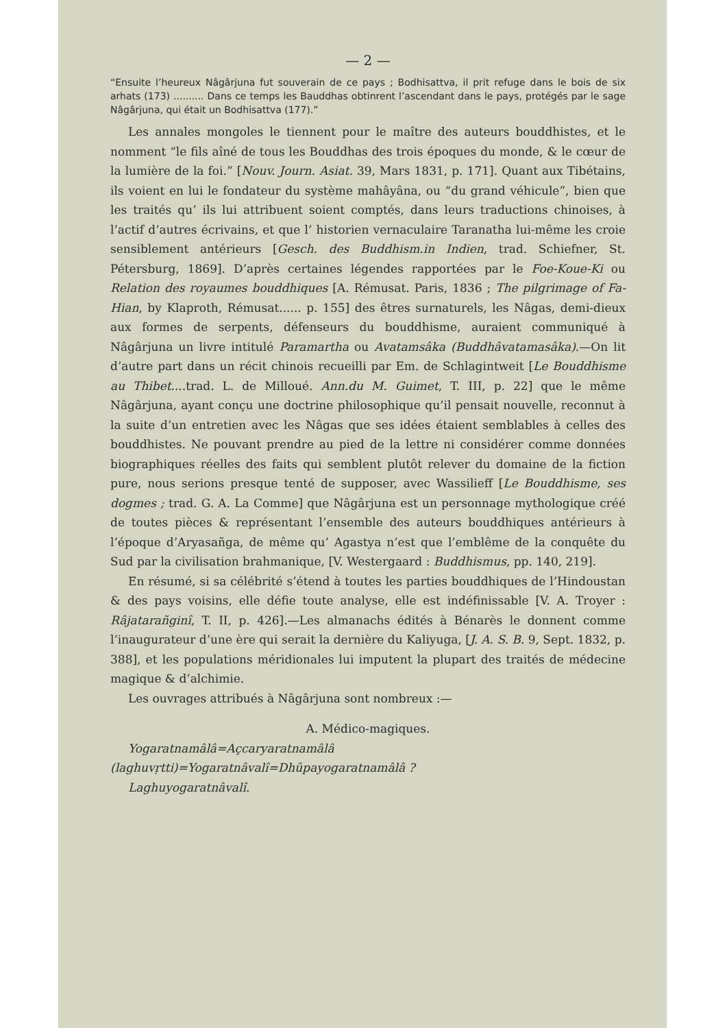— 2 —
“Ensuite l’heureux Nâgârjuna fut souverain de ce pays ; Bodhisattva, il prit refuge dans le bois de six arhats (173) .......... Dans ce temps les Bauddhas obtinrent l’ascendant dans le pays, protégés par le sage Nâgârjuna, qui était un Bodhisattva (177).”
Les annales mongoles le tiennent pour le maître des auteurs bouddhistes, et le nomment “le fils aîné de tous les Bouddhas des trois époques du monde, & le cœur de la lumière de la foi.” [Nouv. Journ. Asiat. 39, Mars 1831, p. 171]. Quant aux Tibétains, ils voient en lui le fondateur du système mahâyâna, ou “du grand véhicule”, bien que les traités qu’ ils lui attribuent soient comptés, dans leurs traductions chinoises, à l’actif d’autres écrivains, et que l’ historien vernaculaire Taranatha lui-même les croie sensiblement antérieurs [Gesch. des Buddhism.in Indien, trad. Schiefner, St. Pétersburg, 1869]. D’après certaines légendes rapportées par le Foe-Koue-Ki ou Relation des royaumes bouddhiques [A. Rémusat. Paris, 1836 ; The pilgrimage of Fa-Hian, by Klaproth, Rémusat...... p. 155] des êtres surnaturels, les Nâgas, demi-dieux aux formes de serpents, défenseurs du bouddhisme, auraient communiqué à Nâgârjuna un livre intitulé Paramartha ou Avatamsâka (Buddhâvatamasâka).—On lit d’autre part dans un récit chinois recueilli par Em. de Schlagintweit [Le Bouddhisme au Thibet....trad. L. de Milloué. Ann.du M. Guimet, T. III, p. 22] que le même Nâgârjuna, ayant conçu une doctrine philosophique qu’il pensait nouvelle, reconnut à la suite d’un entretien avec les Nâgas que ses idées étaient semblables à celles des bouddhistes. Ne pouvant prendre au pied de la lettre ni considérer comme données biographiques réelles des faits qui semblent plutôt relever du domaine de la fiction pure, nous serions presque tenté de supposer, avec Wassilieff [Le Bouddhisme, ses dogmes ; trad. G. A. La Comme] que Nâgârjuna est un personnage mythologique créé de toutes pièces & représentant l’ensemble des auteurs bouddhiques antérieurs à l’époque d’Aryasañga, de même qu’ Agastya n’est que l’emblême de la conquête du Sud par la civilisation brahmanique, [V. Westergaard : Buddhismus, pp. 140, 219].
En résumé, si sa célébrité s’étend à toutes les parties bouddhiques de l’Hindoustan & des pays voisins, elle défie toute analyse, elle est indéfinissable [V. A. Troyer : Râjatarañginî, T. II, p. 426].—Les almanachs édités à Bénarès le donnent comme l’inaugurateur d’une ère qui serait la dernière du Kaliyuga, [J. A. S. B. 9, Sept. 1832, p. 388], et les populations méridionales lui imputent la plupart des traités de médecine magique & d’alchimie.
Les ouvrages attribués à Nâgârjuna sont nombreux :—
A. Médico-magiques.
Yogaratnamâlâ=Açcaryaratnamâlâ (laghuvṛtti)=Yogaratnâvalî=Dhûpayogaratnamâlâ ?
Laghuyogaratnâvalî.